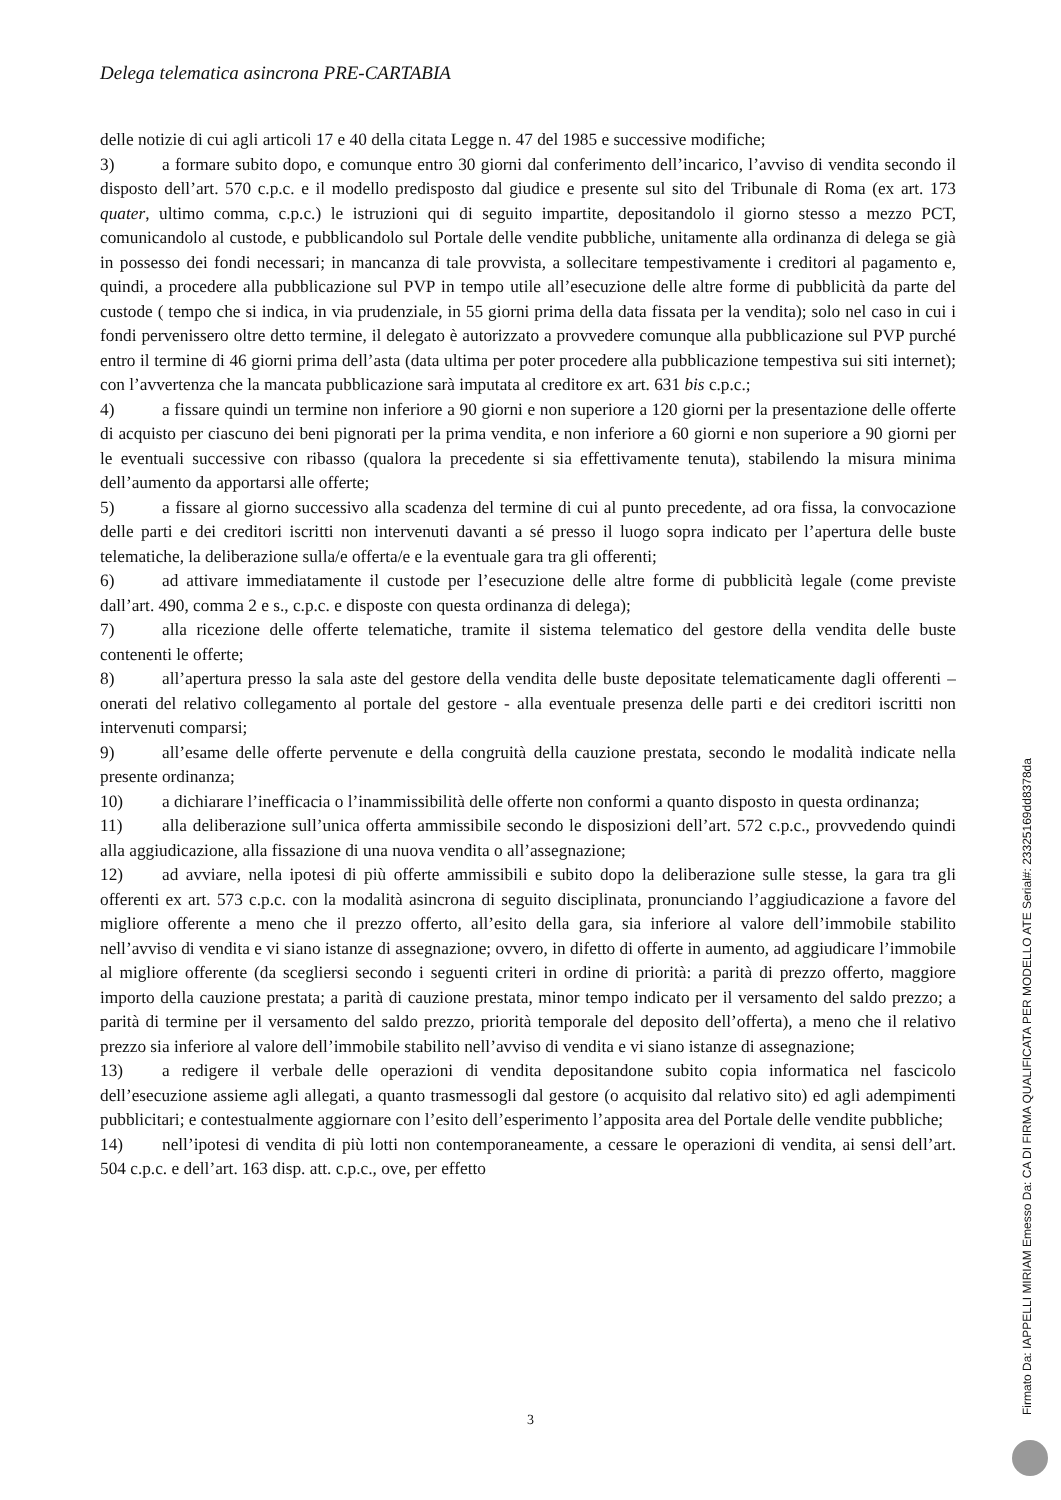Delega telematica asincrona PRE-CARTABIA
delle notizie di cui agli articoli 17 e 40 della citata Legge n. 47 del 1985 e successive modifiche;
3) a formare subito dopo, e comunque entro 30 giorni dal conferimento dell’incarico, l’avviso di vendita secondo il disposto dell’art. 570 c.p.c. e il modello predisposto dal giudice e presente sul sito del Tribunale di Roma (ex art. 173 quater, ultimo comma, c.p.c.) le istruzioni qui di seguito impartite, depositandolo il giorno stesso a mezzo PCT, comunicandolo al custode, e pubblicandolo sul Portale delle vendite pubbliche, unitamente alla ordinanza di delega se già in possesso dei fondi necessari; in mancanza di tale provvista, a sollecitare tempestivamente i creditori al pagamento e, quindi, a procedere alla pubblicazione sul PVP in tempo utile all’esecuzione delle altre forme di pubblicità da parte del custode ( tempo che si indica, in via prudenziale, in 55 giorni prima della data fissata per la vendita); solo nel caso in cui i fondi pervenissero oltre detto termine, il delegato è autorizzato a provvedere comunque alla pubblicazione sul PVP purché entro il termine di 46 giorni prima dell’asta (data ultima per poter procedere alla pubblicazione tempestiva sui siti internet); con l’avvertenza che la mancata pubblicazione sarà imputata al creditore ex art. 631 bis c.p.c.;
4) a fissare quindi un termine non inferiore a 90 giorni e non superiore a 120 giorni per la presentazione delle offerte di acquisto per ciascuno dei beni pignorati per la prima vendita, e non inferiore a 60 giorni e non superiore a 90 giorni per le eventuali successive con ribasso (qualora la precedente si sia effettivamente tenuta), stabilendo la misura minima dell’aumento da apportarsi alle offerte;
5) a fissare al giorno successivo alla scadenza del termine di cui al punto precedente, ad ora fissa, la convocazione delle parti e dei creditori iscritti non intervenuti davanti a sé presso il luogo sopra indicato per l’apertura delle buste telematiche, la deliberazione sulla/e offerta/e e la eventuale gara tra gli offerenti;
6) ad attivare immediatamente il custode per l’esecuzione delle altre forme di pubblicità legale (come previste dall’art. 490, comma 2 e s., c.p.c. e disposte con questa ordinanza di delega);
7) alla ricezione delle offerte telematiche, tramite il sistema telematico del gestore della vendita delle buste contenenti le offerte;
8) all’apertura presso la sala aste del gestore della vendita delle buste depositate telematicamente dagli offerenti – onerati del relativo collegamento al portale del gestore - alla eventuale presenza delle parti e dei creditori iscritti non intervenuti comparsi;
9) all’esame delle offerte pervenute e della congruità della cauzione prestata, secondo le modalità indicate nella presente ordinanza;
10) a dichiarare l’inefficacia o l’inammissibilità delle offerte non conformi a quanto disposto in questa ordinanza;
11) alla deliberazione sull’unica offerta ammissibile secondo le disposizioni dell’art. 572 c.p.c., provvedendo quindi alla aggiudicazione, alla fissazione di una nuova vendita o all’assegnazione;
12) ad avviare, nella ipotesi di più offerte ammissibili e subito dopo la deliberazione sulle stesse, la gara tra gli offerenti ex art. 573 c.p.c. con la modalità asincrona di seguito disciplinata, pronunciando l’aggiudicazione a favore del migliore offerente a meno che il prezzo offerto, all’esito della gara, sia inferiore al valore dell’immobile stabilito nell’avviso di vendita e vi siano istanze di assegnazione; ovvero, in difetto di offerte in aumento, ad aggiudicare l’immobile al migliore offerente (da scegliersi secondo i seguenti criteri in ordine di priorità: a parità di prezzo offerto, maggiore importo della cauzione prestata; a parità di cauzione prestata, minor tempo indicato per il versamento del saldo prezzo; a parità di termine per il versamento del saldo prezzo, priorità temporale del deposito dell’offerta), a meno che il relativo prezzo sia inferiore al valore dell’immobile stabilito nell’avviso di vendita e vi siano istanze di assegnazione;
13) a redigere il verbale delle operazioni di vendita depositandone subito copia informatica nel fascicolo dell’esecuzione assieme agli allegati, a quanto trasmessogli dal gestore (o acquisito dal relativo sito) ed agli adempimenti pubblicitari; e contestualmente aggiornare con l’esito dell’esperimento l’apposita area del Portale delle vendite pubbliche;
14) nell’ipotesi di vendita di più lotti non contemporaneamente, a cessare le operazioni di vendita, ai sensi dell’art. 504 c.p.c. e dell’art. 163 disp. att. c.p.c., ove, per effetto
3
Firmato Da: IAPPELLI MIRIAM Emesso Da: CA DI FIRMA QUALIFICATA PER MODELLO ATE Serial#: 23325169dd8378da